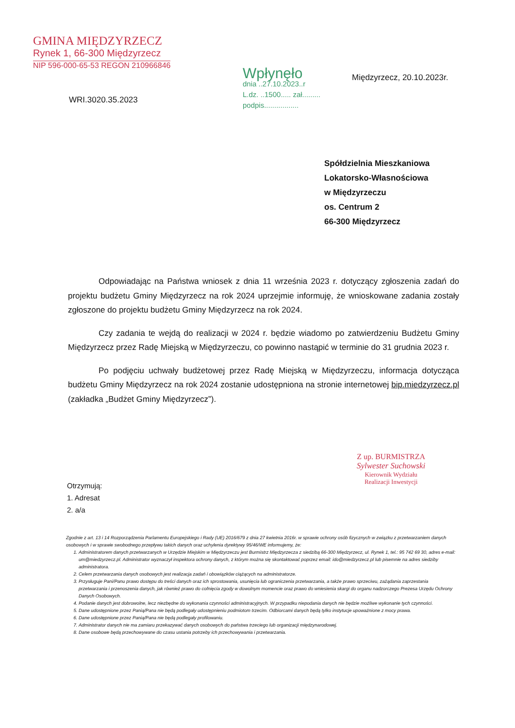GMINA MIĘDZYRZECZ
Rynek 1, 66-300 Międzyrzecz
NIP 596-000-65-53 REGON 210966846
Wpłynęło
dnia ..27.10.2023..r
L.dz. ..1500..... zał.........
podpis.................
Międzyrzecz, 20.10.2023r.
WRI.3020.35.2023
Spółdzielnia Mieszkaniowa
Lokatorsko-Własnościowa
w Międzyrzeczu
os. Centrum 2
66-300 Międzyrzecz
Odpowiadając na Państwa wniosek z dnia 11 września 2023 r. dotyczący zgłoszenia zadań do projektu budżetu Gminy Międzyrzecz na rok 2024 uprzejmie informuję, że wnioskowane zadania zostały zgłoszone do projektu budżetu Gminy Międzyrzecz na rok 2024.
Czy zadania te wejdą do realizacji w 2024 r. będzie wiadomo po zatwierdzeniu Budżetu Gminy Międzyrzecz przez Radę Miejską w Międzyrzeczu, co powinno nastąpić w terminie do 31 grudnia 2023 r.
Po podjęciu uchwały budżetowej przez Radę Miejską w Międzyrzeczu, informacja dotycząca budżetu Gminy Międzyrzecz na rok 2024 zostanie udostępniona na stronie internetowej bip.miedzyrzecz.pl (zakładka „Budżet Gminy Międzyrzecz”).
Z up. BURMISTRZA
Sylwester Suchowski
Kierownik Wydziału
Realizacji Inwestycji
Otrzymują:
1. Adresat
2. a/a
Zgodnie z art. 13 i 14 Rozporządzenia Parlamentu Europejskiego i Rady (UE) 2016/679 z dnia 27 kwietnia 2016r. w sprawie ochrony osób fizycznych w związku z przetwarzaniem danych osobowych i w sprawie swobodnego przepływu takich danych oraz uchylenia dyrektywy 95/46/WE informujemy, że:
1. Administratorem danych przetwarzanych w Urzędzie Miejskim w Międzyrzeczu jest Burmistrz Międzyrzecza z siedzibą 66-300 Międzyrzecz, ul. Rynek 1, tel.: 95 742 69 30, adres e-mail: um@miedzyrzecz.pl. Administrator wyznaczył inspektora ochrony danych, z którym można się skontaktować poprzez email: ido@miedzyrzecz.pl lub pisemnie na adres siedziby administratora.
2. Celem przetwarzania danych osobowych jest realizacja zadań i obowiązków ciążących na administratorze.
3. Przysługuje Pani/Panu prawo dostępu do treści danych oraz ich sprostowania, usunięcia lub ograniczenia przetwarzania, a także prawo sprzeciwu, zażądania zaprzestania przetwarzania i przenoszenia danych, jak również prawo do cofnięcia zgody w dowolnym momencie oraz prawo do wniesienia skargi do organu nadzorczego Prezesa Urzędu Ochrony Danych Osobowych.
4. Podanie danych jest dobrowolne, lecz niezbędne do wykonania czynności administracyjnych. W przypadku niepodania danych nie będzie możliwe wykonanie tych czynności.
5. Dane udostępnione przez Panią/Pana nie będą podlegały udostępnieniu podmiotom trzecim. Odbiorcami danych będą tylko instytucje upoważnione z mocy prawa.
6. Dane udostępnione przez Panią/Pana nie będą podlegały profilowaniu.
7. Administrator danych nie ma zamiaru przekazywać danych osobowych do państwa trzeciego lub organizacji międzynarodowej.
8. Dane osobowe będą przechowywane do czasu ustania potrzeby ich przechowywania i przetwarzania.